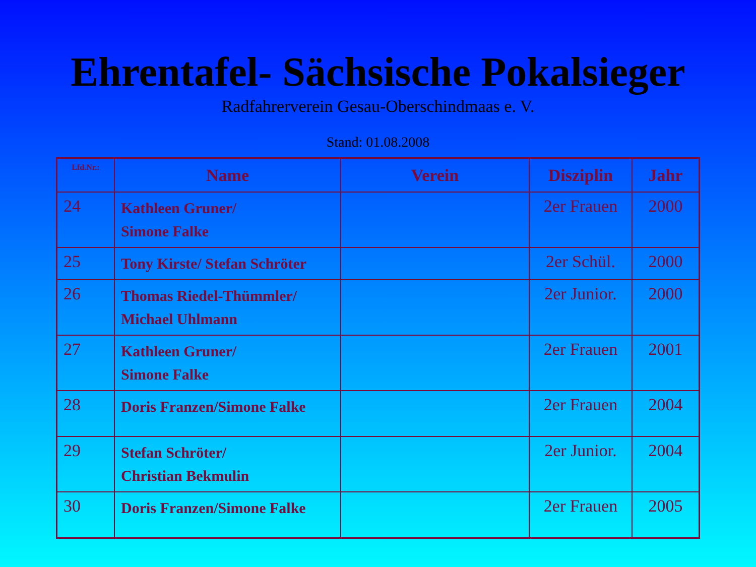Ehrentafel- Sächsische Pokalsieger
Radfahrerverein Gesau-Oberschindmaas e. V.
Stand: 01.08.2008
| Lfd.Nr.: | Name | Verein | Disziplin | Jahr |
| --- | --- | --- | --- | --- |
| 24 | Kathleen Gruner/ Simone Falke | | 2er Frauen | 2000 |
| 25 | Tony Kirste/ Stefan Schröter | | 2er Schül. | 2000 |
| 26 | Thomas Riedel-Thümmler/ Michael Uhlmann | | 2er Junior. | 2000 |
| 27 | Kathleen Gruner/ Simone Falke | | 2er Frauen | 2001 |
| 28 | Doris Franzen/Simone Falke | | 2er Frauen | 2004 |
| 29 | Stefan Schröter/ Christian Bekmulin | | 2er Junior. | 2004 |
| 30 | Doris Franzen/Simone Falke | | 2er Frauen | 2005 |